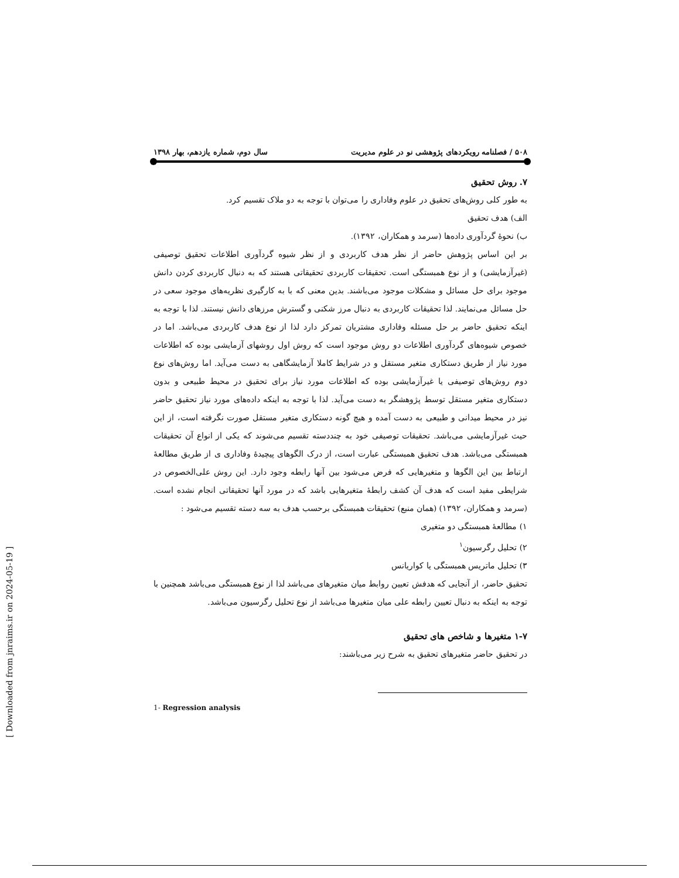۵۰۸ / فصلنامه رویکردهای پژوهشی نو در علوم مدیریت سال دوم، شماره یازدهم، بهار ۱۳۹۸
۷. روش تحقیق
به طور کلی روش‌های تحقیق در علوم وفاداری را می‌توان با توجه به دو ملاک تقسیم کرد.
الف) هدف تحقیق
ب) نحوهٔ گردآوری داده‌ها (سرمد و همکاران، ۱۳۹۲).
بر این اساس پژوهش حاضر از نظر هدف کاربردی و از نظر شیوه گردآوری اطلاعات تحقیق توصیفی (غیرآزمایشی) و از نوع همبستگی است. تحقیقات کاربردی تحقیقاتی هستند که به دنبال کاربردی کردن دانش موجود برای حل مسائل و مشکلات موجود می‌باشند. بدین معنی که با به کارگیری نظریه‌های موجود سعی در حل مسائل می‌نمایند. لذا تحقیقات کاربردی به دنبال مرز شکنی و گسترش مرزهای دانش نیستند. لذا با توجه به اینکه تحقیق حاضر بر حل مسئله وفاداری مشتریان تمرکز دارد لذا از نوع هدف کاربردی می‌باشد. اما در خصوص شیوه‌های گردآوری اطلاعات دو روش موجود است که روش اول روشهای آزمایشی بوده که اطلاعات مورد نیاز از طریق دستکاری متغیر مستقل و در شرایط کاملا آزمایشگاهی به دست می‌آید. اما روش‌های نوع دوم روش‌های توصیفی یا غیرآزمایشی بوده که اطلاعات مورد نیاز برای تحقیق در محیط طبیعی و بدون دستکاری متغیر مستقل توسط پژوهشگر به دست می‌آید. لذا با توجه به اینکه داده‌های مورد نیاز تحقیق حاضر نیز در محیط میدانی و طبیعی به دست آمده و هیچ گونه دستکاری متغیر مستقل صورت نگرفته است، از این حیث غیرآزمایشی می‌باشد. تحقیقات توصیفی خود به چنددسته تقسیم می‌شوند که یکی از انواع آن تحقیقات همبستگی می‌باشد. هدف تحقیق همبستگی عبارت است، از درک الگوهای پیچیدهٔ وفاداری ی از طریق مطالعهٔ ارتباط بین این الگوها و متغیرهایی که فرض می‌شود بین آنها رابطه وجود دارد. این روش علی‌الخصوص در شرایطی مفید است که هدف آن کشف رابطهٔ متغیرهایی باشد که در مورد آنها تحقیقاتی انجام نشده است. (سرمد و همکاران، ۱۳۹۲) (همان منبع) تحقیقات همبستگی برحسب هدف به سه دسته تقسیم می‌شود :
۱) مطالعهٔ همبستگی دو متغیری
۲) تحلیل رگرسیون<sup>۱</sup>
۳) تحلیل ماتریس همبستگی یا کواریانس
تحقیق حاضر، از آنجایی که هدفش تعیین روابط میان متغیرهای می‌باشد لذا از نوع همبستگی می‌باشد همچنین با توجه به اینکه به دنبال تعیین رابطه علی میان متغیرها می‌باشد از نوع تحلیل رگرسیون می‌باشد.
۱-۷ متغیرها و شاخص های تحقیق
در تحقیق حاضر متغیرهای تحقیق به شرح زیر می‌باشند:
1- Regression analysis
[ Downloaded from jnraims.ir on 2024-05-19 ]